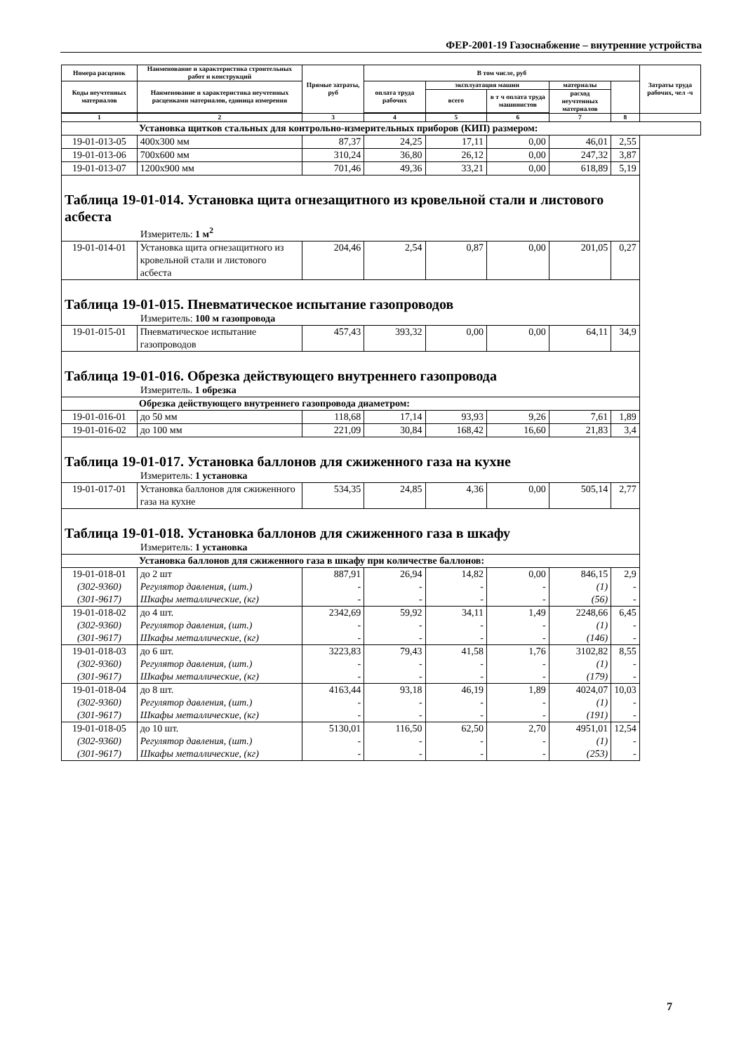ФЕР-2001-19 Газоснабжение – внутренние устройства
| Номера расценок | Наименование и характеристика строительных работ и конструкций | Прямые затраты, руб | В том числе, руб | | | | | Затраты труда рабочих, чел -ч |
| --- | --- | --- | --- | --- | --- | --- | --- | --- |
| Коды неучтенных материалов | Наименование и характеристика неучтенных расценками материалов, единица измерения | | оплата труда рабочих | эксплуатация машин | | материалы | | |
| | | | | всего | в т ч оплата труда машинистов | расход неучтенных материалов | | |
| 1 | 2 | 3 | 4 | 5 | 6 | 7 | 8 | |
| Установка щитков стальных для контрольно-измерительных приборов (КИП) размером: | | | | | | | | |
| 19-01-013-05 | 400х300 мм | 87,37 | 24,25 | 17,11 | 0,00 | 46,01 | 2,55 | |
| 19-01-013-06 | 700х600 мм | 310,24 | 36,80 | 26,12 | 0,00 | 247,32 | 3,87 | |
| 19-01-013-07 | 1200х900 мм | 701,46 | 49,36 | 33,21 | 0,00 | 618,89 | 5,19 | |
| Таблица 19-01-014. Установка щита огнезащитного из кровельной стали и листового асбеста | | | | | | | | |
| Измеритель: 1 м<sup>2</sup> | | | | | | | | |
| 19-01-014-01 | Установка щита огнезащитного из кровельной стали и листового асбеста | 204,46 | 2,54 | 0,87 | 0,00 | 201,05 | 0,27 | |
| Таблица 19-01-015. Пневматическое испытание газопроводов | | | | | | | | |
| Измеритель: 100 м газопровода | | | | | | | | |
| 19-01-015-01 | Пневматическое испытание газопроводов | 457,43 | 393,32 | 0,00 | 0,00 | 64,11 | 34,9 | |
| Таблица 19-01-016. Обрезка действующего внутреннего газопровода | | | | | | | | |
| Измеритель. 1 обрезка | | | | | | | | |
| Обрезка действующего внутреннего газопровода диаметром: | | | | | | | | |
| 19-01-016-01 | до 50 мм | 118,68 | 17,14 | 93,93 | 9,26 | 7,61 | 1,89 | |
| 19-01-016-02 | до 100 мм | 221,09 | 30,84 | 168,42 | 16,60 | 21,83 | 3,4 | |
| Таблица 19-01-017. Установка баллонов для сжиженного газа на кухне | | | | | | | | |
| Измеритель: 1 установка | | | | | | | | |
| 19-01-017-01 | Установка баллонов для сжиженного газа на кухне | 534,35 | 24,85 | 4,36 | 0,00 | 505,14 | 2,77 | |
| Таблица 19-01-018. Установка баллонов для сжиженного газа в шкафу | | | | | | | | |
| Измеритель: 1 установка | | | | | | | | |
| Установка баллонов для сжиженного газа в шкафу при количестве баллонов: | | | | | | | | |
| 19-01-018-01 (302-9360) (301-9617) | до 2 шт Регулятор давления, (шт.) Шкафы металлические, (кг) | 887,91 - - | 26,94 - - | 14,82 - - | 0,00 - - | 846,15 (1) (56) | 2,9 - - | |
| 19-01-018-02 (302-9360) (301-9617) | до 4 шт. Регулятор давления, (шт.) Шкафы металлические, (кг) | 2342,69 - - | 59,92 - - | 34,11 - - | 1,49 - - | 2248,66 (1) (146) | 6,45 - - | |
| 19-01-018-03 (302-9360) (301-9617) | до 6 шт. Регулятор давления, (шт.) Шкафы металлические, (кг) | 3223,83 - - | 79,43 - - | 41,58 - - | 1,76 - - | 3102,82 (1) (179) | 8,55 - - | |
| 19-01-018-04 (302-9360) (301-9617) | до 8 шт. Регулятор давления, (шт.) Шкафы металлические, (кг) | 4163,44 - - | 93,18 - - | 46,19 - - | 1,89 - - | 4024,07 (1) (191) | 10,03 - - | |
| 19-01-018-05 (302-9360) (301-9617) | до 10 шт. Регулятор давления, (шт.) Шкафы металлические, (кг) | 5130,01 - - | 116,50 - - | 62,50 - - | 2,70 - - | 4951,01 (1) (253) | 12,54 - - | |
7